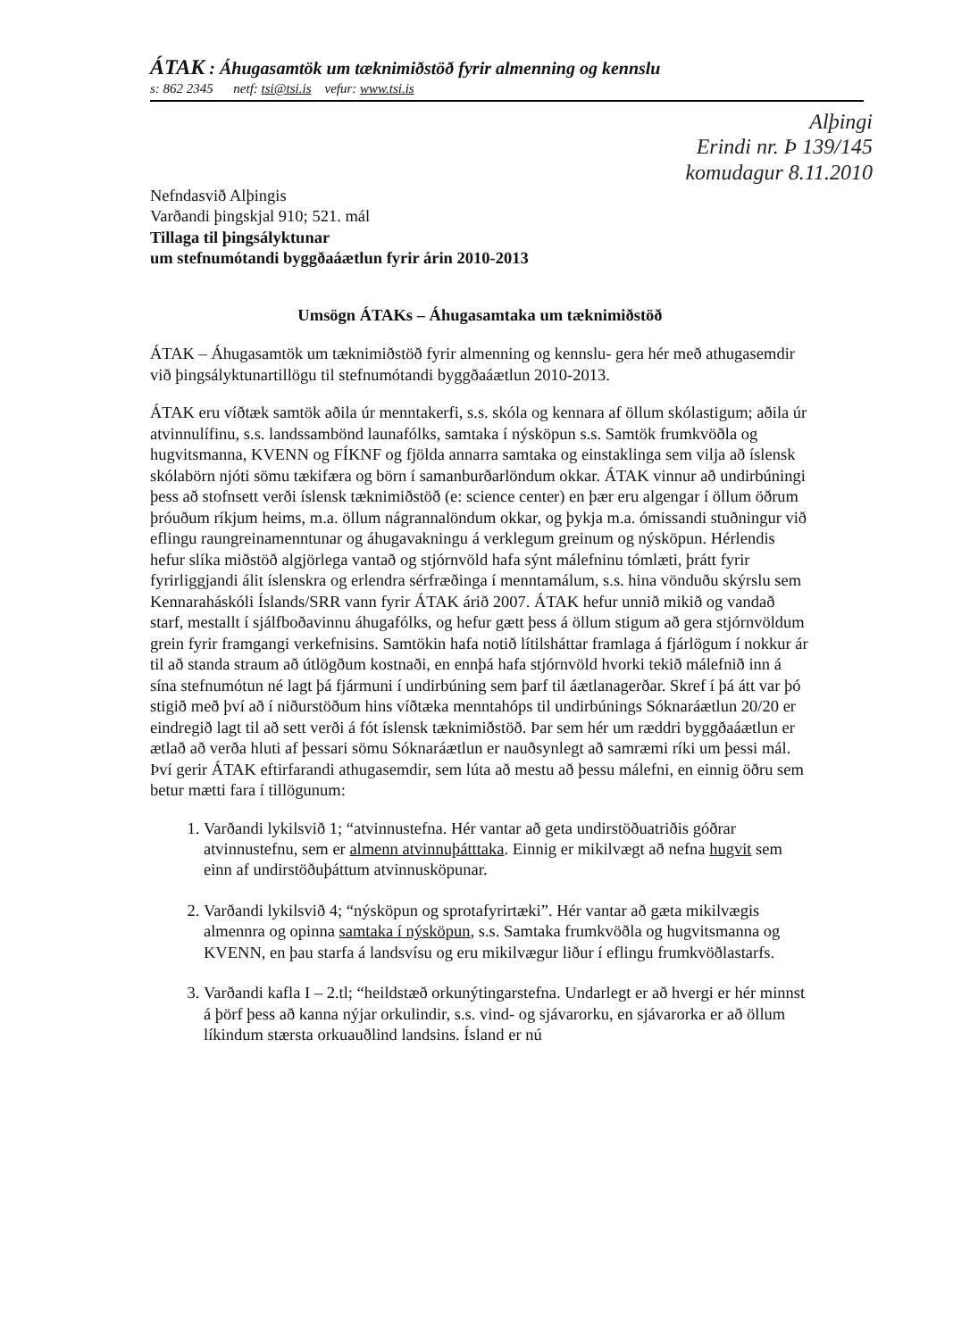ÁTAK : Áhugasamtök um tæknimiðstöð fyrir almenning og kennslu
s: 862 2345 netf: tsi@tsi.is vefur: www.tsi.is
Alþingi
Erindi nr. Þ 139/145
komudagur 8.11.2010
Nefndasvið Alþingis
Varðandi þingskjal 910; 521. mál
Tillaga til þingsályktunar
um stefnumótandi byggðaáætlun fyrir árin 2010-2013
Umsögn ÁTAKs – Áhugasamtaka um tæknimiðstöð
ÁTAK – Áhugasamtök um tæknimiðstöð fyrir almenning og kennslu- gera hér með athugasemdir við þingsályktunartillögu til stefnumótandi byggðaáætlun 2010-2013.
ÁTAK eru víðtæk samtök aðila úr menntakerfi, s.s. skóla og kennara af öllum skólastigum; aðila úr atvinnulífinu, s.s. landssambönd launafólks, samtaka í nýsköpun s.s. Samtök frumkvöðla og hugvitsmanna, KVENN og FÍKNF og fjölda annarra samtaka og einstaklinga sem vilja að íslensk skólabörn njóti sömu tækifæra og börn í samanburðarlöndum okkar. ÁTAK vinnur að undirbúningi þess að stofnsett verði íslensk tæknimiðstöð (e: science center) en þær eru algengar í öllum öðrum þróuðum ríkjum heims, m.a. öllum nágrannalöndum okkar, og þykja m.a. ómissandi stuðningur við eflingu raungreinamenntunar og áhugavakningu á verklegum greinum og nýsköpun. Hérlendis hefur slíka miðstöð algjörlega vantað og stjórnvöld hafa sýnt málefninu tómlæti, þrátt fyrir fyrirliggjandi álit íslenskra og erlendra sérfræðinga í menntamálum, s.s. hina vönduðu skýrslu sem Kennaraháskóli Íslands/SRR vann fyrir ÁTAK árið 2007. ÁTAK hefur unnið mikið og vandað starf, mestallt í sjálfboðavinnu áhugafólks, og hefur gætt þess á öllum stigum að gera stjórnvöldum grein fyrir framgangi verkefnisins. Samtökin hafa notið lítilsháttar framlaga á fjárlögum í nokkur ár til að standa straum að útlögðum kostnaði, en ennþá hafa stjórnvöld hvorki tekið málefnið inn á sína stefnumótun né lagt þá fjármuni í undirbúning sem þarf til áætlanagerðar. Skref í þá átt var þó stigið með því að í niðurstöðum hins víðtæka menntahóps til undirbúnings Sóknaráætlun 20/20 er eindregið lagt til að sett verði á fót íslensk tæknimiðstöð. Þar sem hér um ræddri byggðaáætlun er ætlað að verða hluti af þessari sömu Sóknaráætlun er nauðsynlegt að samræmi ríki um þessi mál. Því gerir ÁTAK eftirfarandi athugasemdir, sem lúta að mestu að þessu málefni, en einnig öðru sem betur mætti fara í tillögunum:
1. Varðandi lykilsvið 1; “atvinnustefna. Hér vantar að geta undirstöðuatriðis góðrar atvinnustefnu, sem er almenn atvinnuþátttaka. Einnig er mikilvægt að nefna hugvit sem einn af undirstöðuþáttum atvinnusköpunar.
2. Varðandi lykilsvið 4; “nýsköpun og sprotafyrirtæki”. Hér vantar að gæta mikilvægis almennra og opinna samtaka í nýsköpun, s.s. Samtaka frumkvöðla og hugvitsmanna og KVENN, en þau starfa á landsvísu og eru mikilvægur liður í eflingu frumkvöðlastarfs.
3. Varðandi kafla I – 2.tl; “heildstæð orkunýtingarstefna. Undarlegt er að hvergi er hér minnst á þörf þess að kanna nýjar orkulindir, s.s. vind- og sjávarorku, en sjávarorka er að öllum líkindum stærsta orkuauðlind landsins. Ísland er nú